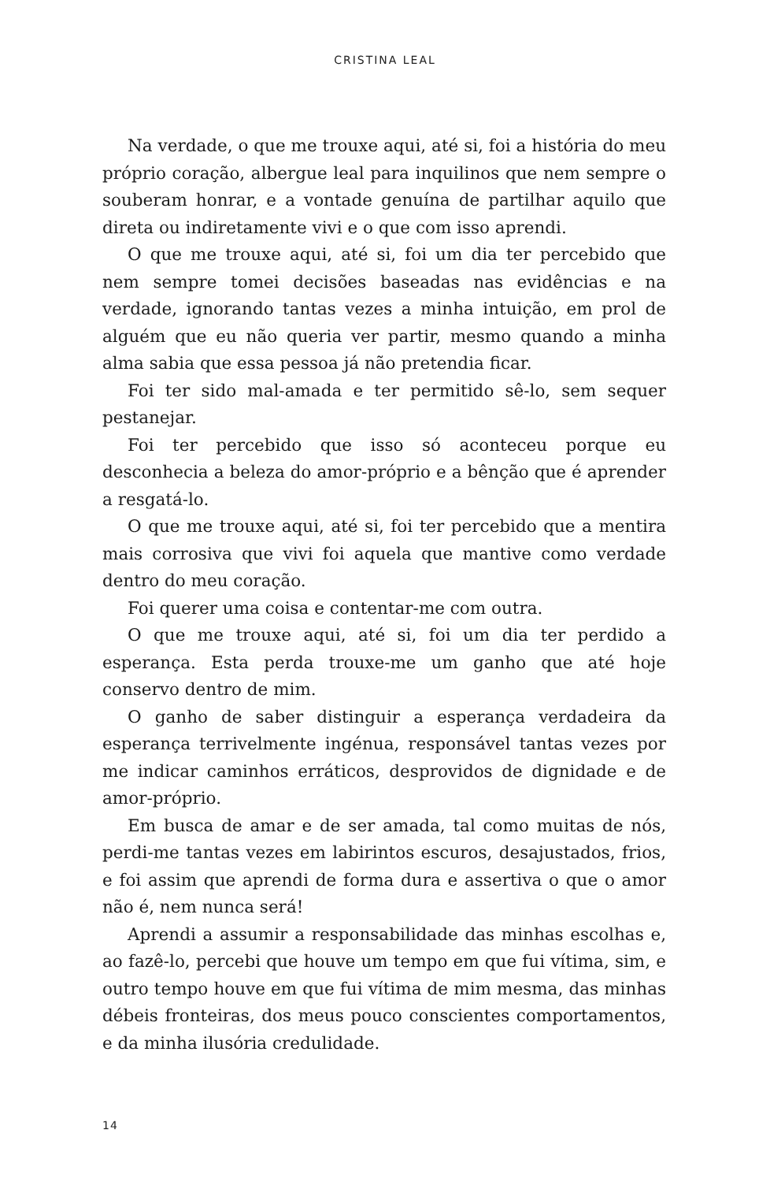CRISTINA LEAL
Na verdade, o que me trouxe aqui, até si, foi a história do meu próprio coração, albergue leal para inquilinos que nem sempre o souberam honrar, e a vontade genuína de partilhar aquilo que direta ou indiretamente vivi e o que com isso aprendi.
O que me trouxe aqui, até si, foi um dia ter percebido que nem sempre tomei decisões baseadas nas evidências e na verdade, ignorando tantas vezes a minha intuição, em prol de alguém que eu não queria ver partir, mesmo quando a minha alma sabia que essa pessoa já não pretendia ficar.
Foi ter sido mal-amada e ter permitido sê-lo, sem sequer pestanejar.
Foi ter percebido que isso só aconteceu porque eu desconhecia a beleza do amor-próprio e a bênção que é aprender a resgatá-lo.
O que me trouxe aqui, até si, foi ter percebido que a mentira mais corrosiva que vivi foi aquela que mantive como verdade dentro do meu coração.
Foi querer uma coisa e contentar-me com outra.
O que me trouxe aqui, até si, foi um dia ter perdido a esperança. Esta perda trouxe-me um ganho que até hoje conservo dentro de mim.
O ganho de saber distinguir a esperança verdadeira da esperança terrivelmente ingénua, responsável tantas vezes por me indicar caminhos erráticos, desprovidos de dignidade e de amor-próprio.
Em busca de amar e de ser amada, tal como muitas de nós, perdi-me tantas vezes em labirintos escuros, desajustados, frios, e foi assim que aprendi de forma dura e assertiva o que o amor não é, nem nunca será!
Aprendi a assumir a responsabilidade das minhas escolhas e, ao fazê-lo, percebi que houve um tempo em que fui vítima, sim, e outro tempo houve em que fui vítima de mim mesma, das minhas débeis fronteiras, dos meus pouco conscientes comportamentos, e da minha ilusória credulidade.
14